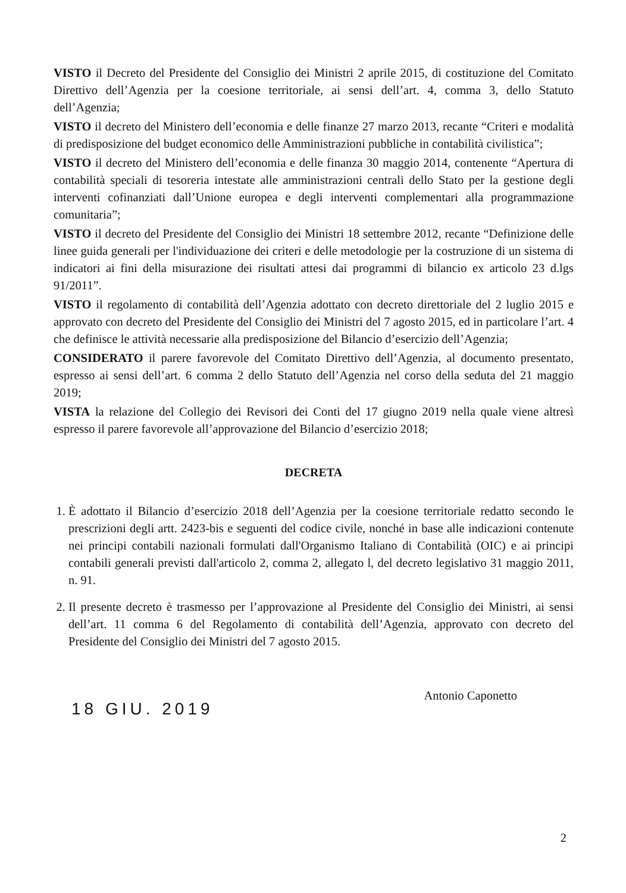VISTO il Decreto del Presidente del Consiglio dei Ministri 2 aprile 2015, di costituzione del Comitato Direttivo dell’Agenzia per la coesione territoriale, ai sensi dell’art. 4, comma 3, dello Statuto dell’Agenzia;
VISTO il decreto del Ministero dell’economia e delle finanze 27 marzo 2013, recante “Criteri e modalità di predisposizione del budget economico delle Amministrazioni pubbliche in contabilità civilistica”;
VISTO il decreto del Ministero dell’economia e delle finanza 30 maggio 2014, contenente “Apertura di contabilità speciali di tesoreria intestate alle amministrazioni centrali dello Stato per la gestione degli interventi cofinanziati dall’Unione europea e degli interventi complementari alla programmazione comunitaria”;
VISTO il decreto del Presidente del Consiglio dei Ministri 18 settembre 2012, recante “Definizione delle linee guida generali per l'individuazione dei criteri e delle metodologie per la costruzione di un sistema di indicatori ai fini della misurazione dei risultati attesi dai programmi di bilancio ex articolo 23 d.lgs 91/2011”.
VISTO il regolamento di contabilità dell’Agenzia adottato con decreto direttoriale del 2 luglio 2015 e approvato con decreto del Presidente del Consiglio dei Ministri del 7 agosto 2015, ed in particolare l’art. 4 che definisce le attività necessarie alla predisposizione del Bilancio d’esercizio dell’Agenzia;
CONSIDERATO il parere favorevole del Comitato Direttivo dell’Agenzia, al documento presentato, espresso ai sensi dell’art. 6 comma 2 dello Statuto dell’Agenzia nel corso della seduta del 21 maggio 2019;
VISTA la relazione del Collegio dei Revisori dei Conti del 17 giugno 2019 nella quale viene altresì espresso il parere favorevole all’approvazione del Bilancio d’esercizio 2018;
DECRETA
1. È adottato il Bilancio d’esercizio 2018 dell’Agenzia per la coesione territoriale redatto secondo le prescrizioni degli artt. 2423-bis e seguenti del codice civile, nonché in base alle indicazioni contenute nei principi contabili nazionali formulati dall'Organismo Italiano di Contabilità (OIC) e ai principi contabili generali previsti dall'articolo 2, comma 2, allegato l, del decreto legislativo 31 maggio 2011, n. 91.
2. Il presente decreto è trasmesso per l’approvazione al Presidente del Consiglio dei Ministri, ai sensi dell’art. 11 comma 6 del Regolamento di contabilità dell’Agenzia, approvato con decreto del Presidente del Consiglio dei Ministri del 7 agosto 2015.
18 GIU. 2019
Antonio Caponetto
2